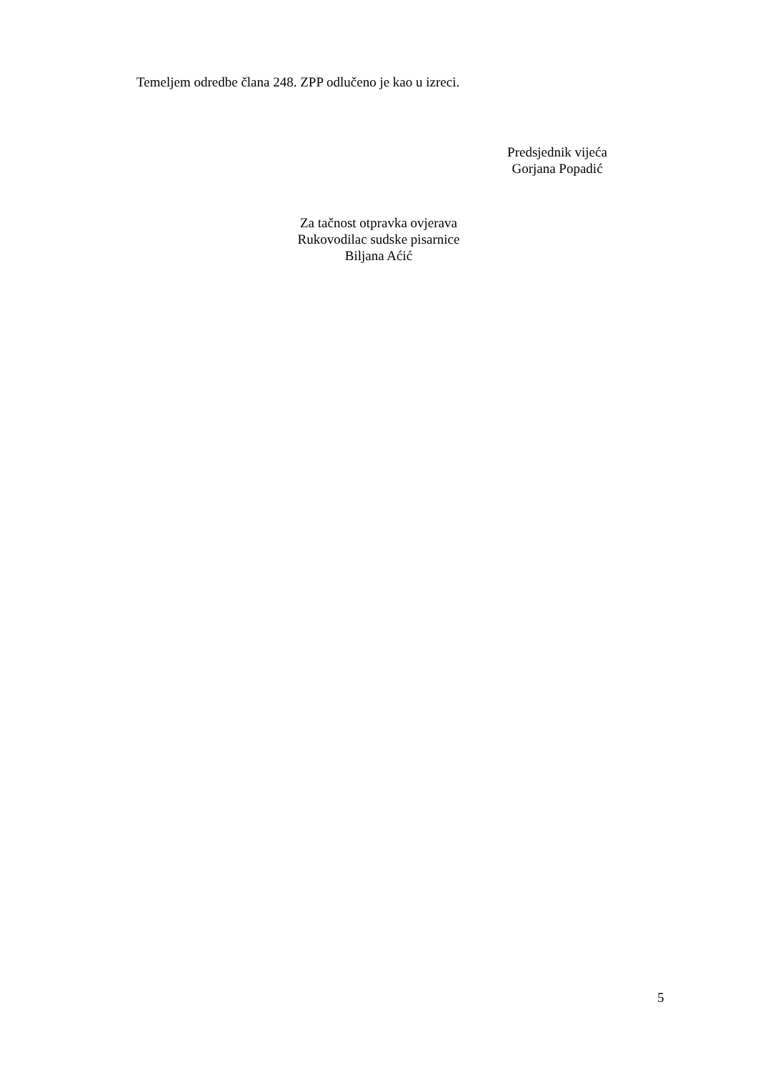Temeljem odredbe člana 248. ZPP odlučeno je kao u izreci.
Predsjednik vijeća
Gorjana Popadić
Za tačnost otpravka ovjerava
Rukovodilac sudske pisarnice
Biljana Aćić
5